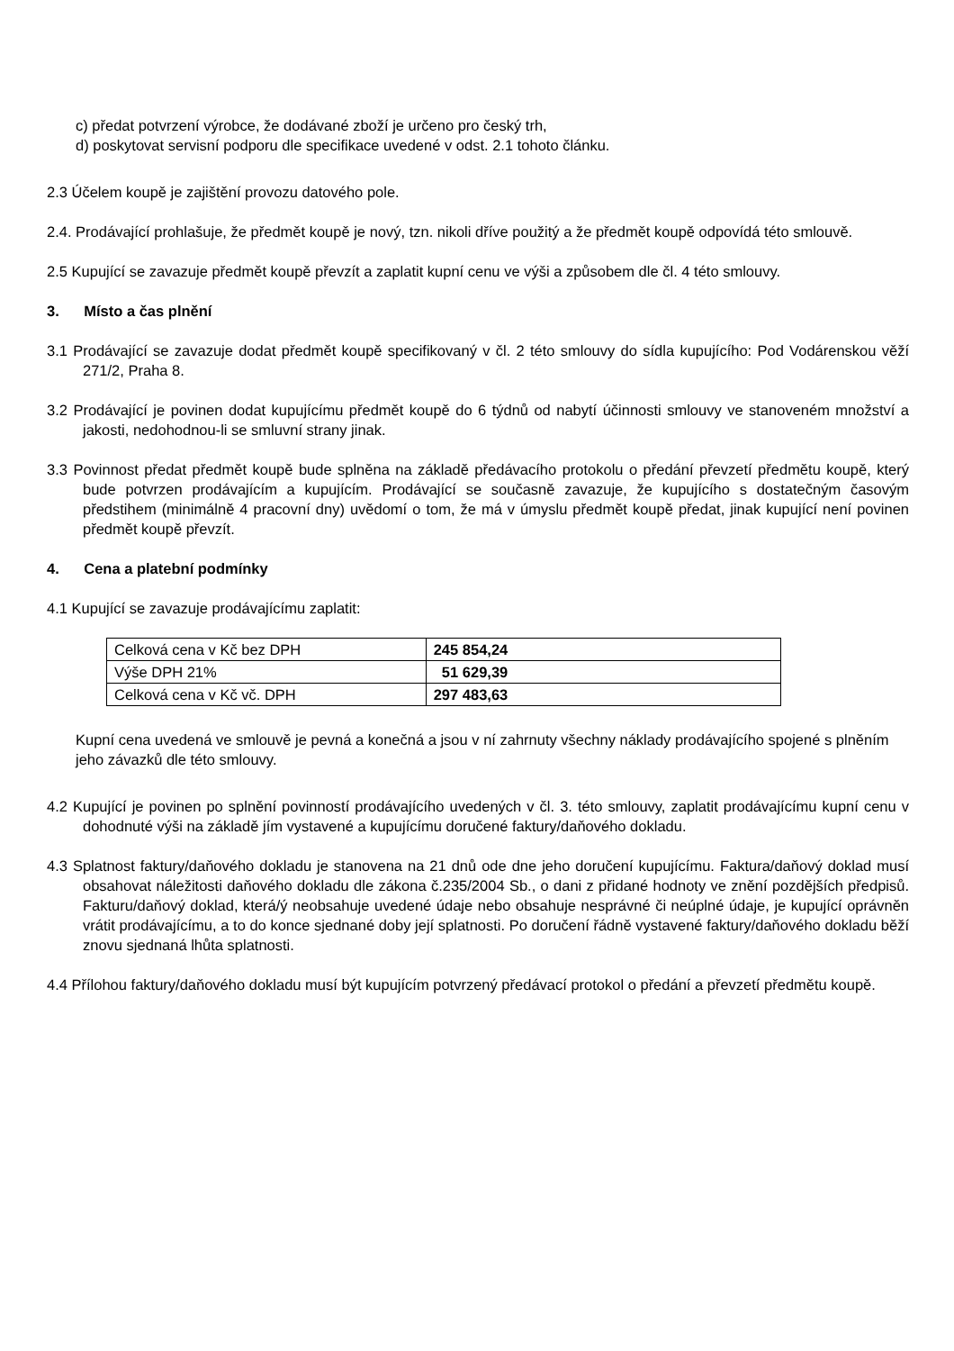c) předat potvrzení výrobce, že dodávané zboží je určeno pro český trh,
d) poskytovat servisní podporu dle specifikace uvedené v odst. 2.1 tohoto článku.
2.3 Účelem koupě je zajištění provozu datového pole.
2.4. Prodávající prohlašuje, že předmět koupě je nový, tzn. nikoli dříve použitý a že předmět koupě odpovídá této smlouvě.
2.5 Kupující se zavazuje předmět koupě převzít a zaplatit kupní cenu ve výši a způsobem dle čl. 4 této smlouvy.
3. Místo a čas plnění
3.1 Prodávající se zavazuje dodat předmět koupě specifikovaný v čl. 2 této smlouvy do sídla kupujícího: Pod Vodárenskou věží 271/2, Praha 8.
3.2 Prodávající je povinen dodat kupujícímu předmět koupě do 6 týdnů od nabytí účinnosti smlouvy ve stanoveném množství a jakosti, nedohodnou-li se smluvní strany jinak.
3.3 Povinnost předat předmět koupě bude splněna na základě předávacího protokolu o předání převzetí předmětu koupě, který bude potvrzen prodávajícím a kupujícím. Prodávající se současně zavazuje, že kupujícího s dostatečným časovým předstihem (minimálně 4 pracovní dny) uvědomí o tom, že má v úmyslu předmět koupě předat, jinak kupující není povinen předmět koupě převzít.
4. Cena a platební podmínky
4.1 Kupující se zavazuje prodávajícímu zaplatit:
| Celková cena v Kč bez DPH | 245 854,24 |
| Výše DPH 21% | 51 629,39 |
| Celková cena v Kč vč. DPH | 297 483,63 |
Kupní cena uvedená ve smlouvě je pevná a konečná a jsou v ní zahrnuty všechny náklady prodávajícího spojené s plněním jeho závazků dle této smlouvy.
4.2 Kupující je povinen po splnění povinností prodávajícího uvedených v čl. 3. této smlouvy, zaplatit prodávajícímu kupní cenu v dohodnuté výši na základě jím vystavené a kupujícímu doručené faktury/daňového dokladu.
4.3 Splatnost faktury/daňového dokladu je stanovena na 21 dnů ode dne jeho doručení kupujícímu. Faktura/daňový doklad musí obsahovat náležitosti daňového dokladu dle zákona č.235/2004 Sb., o dani z přidané hodnoty ve znění pozdějších předpisů. Fakturu/daňový doklad, která/ý neobsahuje uvedené údaje nebo obsahuje nesprávné či neúplné údaje, je kupující oprávněn vrátit prodávajícímu, a to do konce sjednané doby její splatnosti. Po doručení řádně vystavené faktury/daňového dokladu běží znovu sjednaná lhůta splatnosti.
4.4 Přílohou faktury/daňového dokladu musí být kupujícím potvrzený předávací protokol o předání a převzetí předmětu koupě.